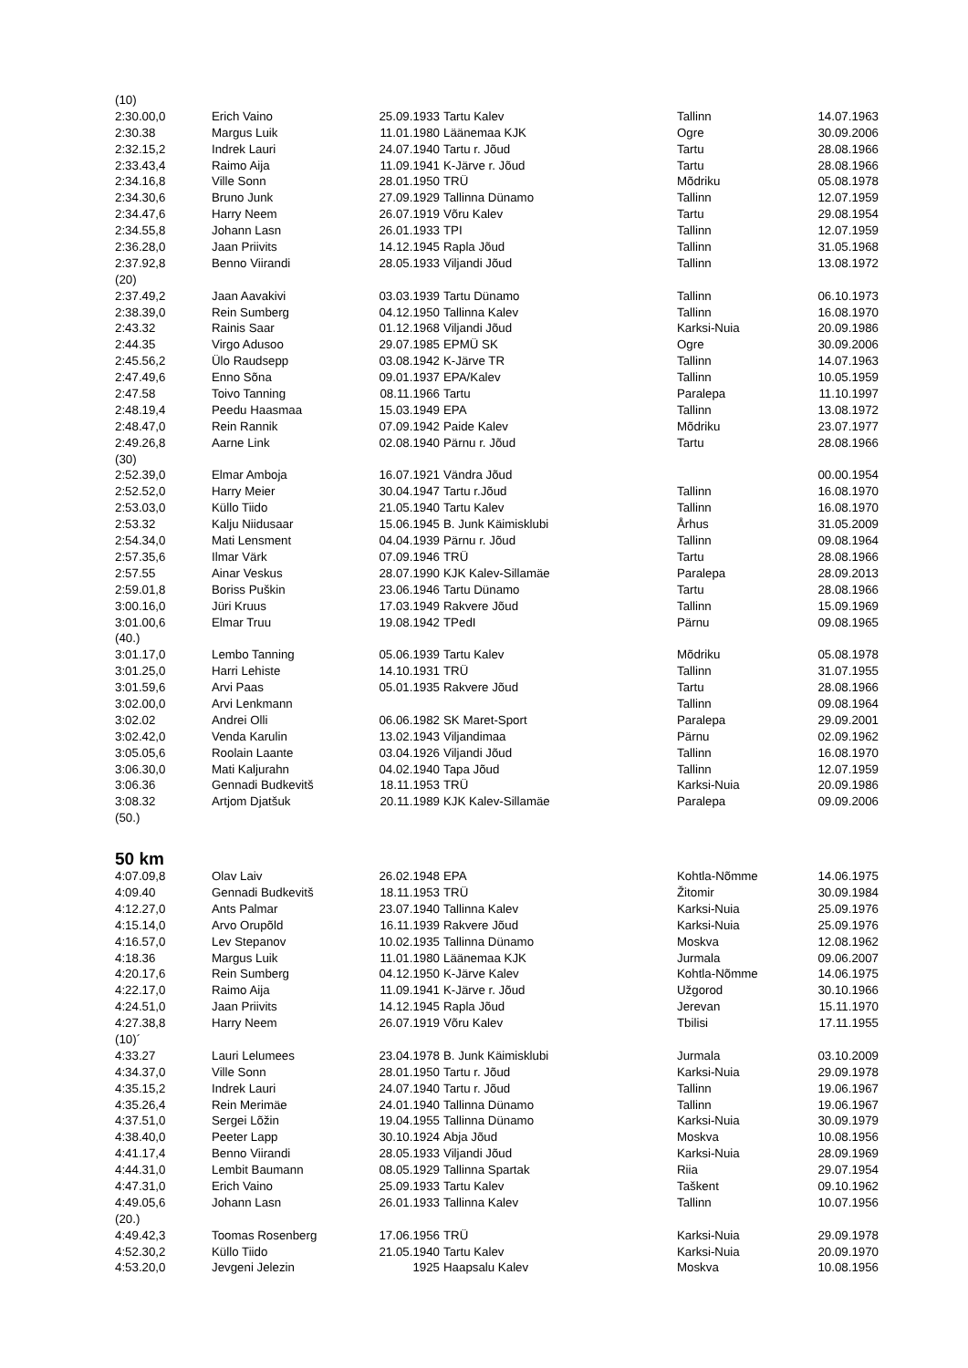| (10) | | | | | |
| 2:30.00,0 | Erich Vaino | 25.09.1933 | Tartu Kalev | Tallinn | 14.07.1963 |
| 2:30.38 | Margus Luik | 11.01.1980 | Läänemaa KJK | Ogre | 30.09.2006 |
| 2:32.15,2 | Indrek Lauri | 24.07.1940 | Tartu r. Jõud | Tartu | 28.08.1966 |
| 2:33.43,4 | Raimo Aija | 11.09.1941 | K-Järve r. Jõud | Tartu | 28.08.1966 |
| 2:34.16,8 | Ville Sonn | 28.01.1950 | TRÜ | Mõdriku | 05.08.1978 |
| 2:34.30,6 | Bruno Junk | 27.09.1929 | Tallinna Dünamo | Tallinn | 12.07.1959 |
| 2:34.47,6 | Harry Neem | 26.07.1919 | Võru Kalev | Tartu | 29.08.1954 |
| 2:34.55,8 | Johann Lasn | 26.01.1933 | TPI | Tallinn | 12.07.1959 |
| 2:36.28,0 | Jaan Priivits | 14.12.1945 | Rapla Jõud | Tallinn | 31.05.1968 |
| 2:37.92,8 | Benno Viirandi | 28.05.1933 | Viljandi Jõud | Tallinn | 13.08.1972 |
| (20) | | | | | |
| 2:37.49,2 | Jaan Aavakivi | 03.03.1939 | Tartu Dünamo | Tallinn | 06.10.1973 |
| 2:38.39,0 | Rein Sumberg | 04.12.1950 | Tallinna Kalev | Tallinn | 16.08.1970 |
| 2:43.32 | Rainis Saar | 01.12.1968 | Viljandi Jõud | Karksi-Nuia | 20.09.1986 |
| 2:44.35 | Virgo Adusoo | 29.07.1985 | EPMÜ SK | Ogre | 30.09.2006 |
| 2:45.56,2 | Ülo Raudsepp | 03.08.1942 | K-Järve TR | Tallinn | 14.07.1963 |
| 2:47.49,6 | Enno Sõna | 09.01.1937 | EPA/Kalev | Tallinn | 10.05.1959 |
| 2:47.58 | Toivo Tanning | 08.11.1966 | Tartu | Paralepa | 11.10.1997 |
| 2:48.19,4 | Peedu Haasmaa | 15.03.1949 | EPA | Tallinn | 13.08.1972 |
| 2:48.47,0 | Rein Rannik | 07.09.1942 | Paide Kalev | Mõdriku | 23.07.1977 |
| 2:49.26,8 | Aarne Link | 02.08.1940 | Pärnu r. Jõud | Tartu | 28.08.1966 |
| (30) | | | | | |
| 2:52.39,0 | Elmar Amboja | 16.07.1921 | Vändra Jõud | | 00.00.1954 |
| 2:52.52,0 | Harry Meier | 30.04.1947 | Tartu r.Jõud | Tallinn | 16.08.1970 |
| 2:53.03,0 | Küllo Tiido | 21.05.1940 | Tartu Kalev | Tallinn | 16.08.1970 |
| 2:53.32 | Kalju Niidusaar | 15.06.1945 | B. Junk Käimisklubi | Århus | 31.05.2009 |
| 2:54.34,0 | Mati Lensment | 04.04.1939 | Pärnu r. Jõud | Tallinn | 09.08.1964 |
| 2:57.35,6 | Ilmar Värk | 07.09.1946 | TRÜ | Tartu | 28.08.1966 |
| 2:57.55 | Ainar Veskus | 28.07.1990 | KJK Kalev-Sillamäe | Paralepa | 28.09.2013 |
| 2:59.01,8 | Boriss Puškin | 23.06.1946 | Tartu Dünamo | Tartu | 28.08.1966 |
| 3:00.16,0 | Jüri Kruus | 17.03.1949 | Rakvere Jõud | Tallinn | 15.09.1969 |
| 3:01.00,6 | Elmar Truu | 19.08.1942 | TPedI | Pärnu | 09.08.1965 |
| (40.) | | | | | |
| 3:01.17,0 | Lembo Tanning | 05.06.1939 | Tartu Kalev | Mõdriku | 05.08.1978 |
| 3:01.25,0 | Harri Lehiste | 14.10.1931 | TRÜ | Tallinn | 31.07.1955 |
| 3:01.59,6 | Arvi Paas | 05.01.1935 | Rakvere Jõud | Tartu | 28.08.1966 |
| 3:02.00,0 | Arvi Lenkmann | | | Tallinn | 09.08.1964 |
| 3:02.02 | Andrei Olli | 06.06.1982 | SK Maret-Sport | Paralepa | 29.09.2001 |
| 3:02.42,0 | Venda Karulin | 13.02.1943 | Viljandimaa | Pärnu | 02.09.1962 |
| 3:05.05,6 | Roolain Laante | 03.04.1926 | Viljandi Jõud | Tallinn | 16.08.1970 |
| 3:06.30,0 | Mati Kaljurahn | 04.02.1940 | Tapa Jõud | Tallinn | 12.07.1959 |
| 3:06.36 | Gennadi Budkevitš | 18.11.1953 | TRÜ | Karksi-Nuia | 20.09.1986 |
| 3:08.32 | Artjom Djatšuk | 20.11.1989 | KJK Kalev-Sillamäe | Paralepa | 09.09.2006 |
| (50.) | | | | | |
50 km
| 4:07.09,8 | Olav Laiv | 26.02.1948 | EPA | Kohtla-Nõmme | 14.06.1975 |
| 4:09.40 | Gennadi Budkevitš | 18.11.1953 | TRÜ | Žitomir | 30.09.1984 |
| 4:12.27,0 | Ants Palmar | 23.07.1940 | Tallinna Kalev | Karksi-Nuia | 25.09.1976 |
| 4:15.14,0 | Arvo Orupõld | 16.11.1939 | Rakvere Jõud | Karksi-Nuia | 25.09.1976 |
| 4:16.57,0 | Lev Stepanov | 10.02.1935 | Tallinna Dünamo | Moskva | 12.08.1962 |
| 4:18.36 | Margus Luik | 11.01.1980 | Läänemaa KJK | Jurmala | 09.06.2007 |
| 4:20.17,6 | Rein Sumberg | 04.12.1950 | K-Järve Kalev | Kohtla-Nõmme | 14.06.1975 |
| 4:22.17,0 | Raimo Aija | 11.09.1941 | K-Järve r. Jõud | Užgorod | 30.10.1966 |
| 4:24.51,0 | Jaan Priivits | 14.12.1945 | Rapla Jõud | Jerevan | 15.11.1970 |
| 4:27.38,8 | Harry Neem | 26.07.1919 | Võru Kalev | Tbilisi | 17.11.1955 |
| (10)´ | | | | | |
| 4:33.27 | Lauri Lelumees | 23.04.1978 | B. Junk Käimisklubi | Jurmala | 03.10.2009 |
| 4:34.37,0 | Ville Sonn | 28.01.1950 | Tartu r. Jõud | Karksi-Nuia | 29.09.1978 |
| 4:35.15,2 | Indrek Lauri | 24.07.1940 | Tartu r. Jõud | Tallinn | 19.06.1967 |
| 4:35.26,4 | Rein Merimäe | 24.01.1940 | Tallinna Dünamo | Tallinn | 19.06.1967 |
| 4:37.51,0 | Sergei Lõžin | 19.04.1955 | Tallinna Dünamo | Karksi-Nuia | 30.09.1979 |
| 4:38.40,0 | Peeter Lapp | 30.10.1924 | Abja Jõud | Moskva | 10.08.1956 |
| 4:41.17,4 | Benno Viirandi | 28.05.1933 | Viljandi Jõud | Karksi-Nuia | 28.09.1969 |
| 4:44.31,0 | Lembit Baumann | 08.05.1929 | Tallinna Spartak | Riia | 29.07.1954 |
| 4:47.31,0 | Erich Vaino | 25.09.1933 | Tartu Kalev | Taškent | 09.10.1962 |
| 4:49.05,6 | Johann Lasn | 26.01.1933 | Tallinna Kalev | Tallinn | 10.07.1956 |
| (20.) | | | | | |
| 4:49.42,3 | Toomas Rosenberg | 17.06.1956 | TRÜ | Karksi-Nuia | 29.09.1978 |
| 4:52.30,2 | Küllo Tiido | 21.05.1940 | Tartu Kalev | Karksi-Nuia | 20.09.1970 |
| 4:53.20,0 | Jevgeni Jelezin | 1925 | Haapsalu Kalev | Moskva | 10.08.1956 |